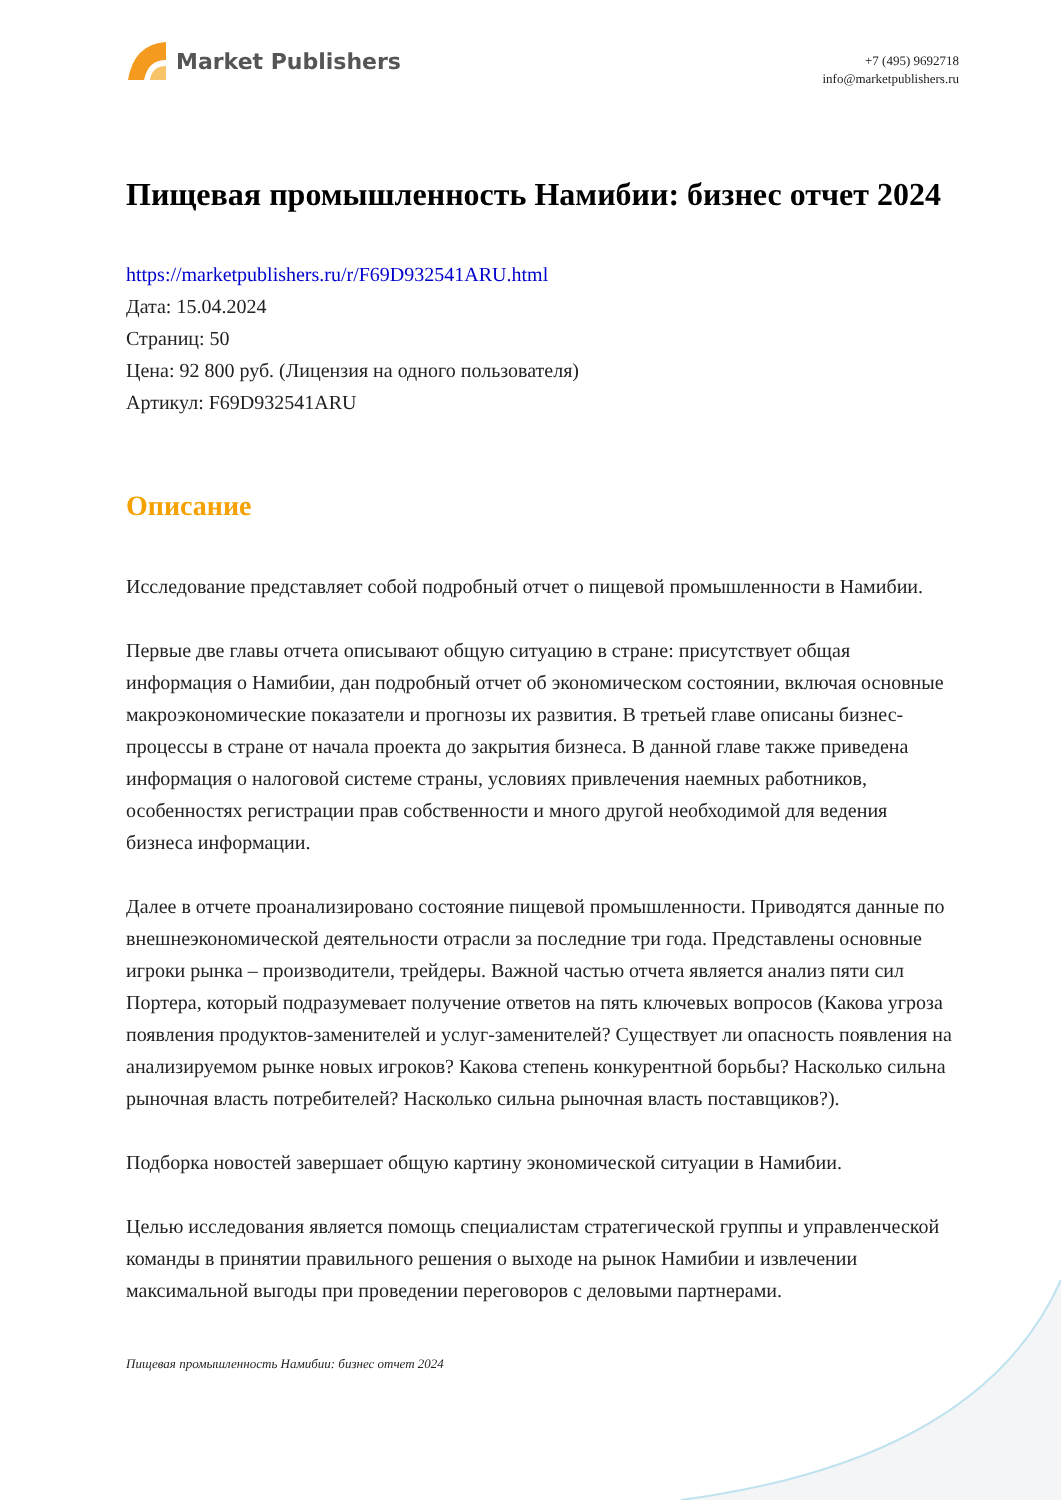Market Publishers
+7 (495) 9692718
info@marketpublishers.ru
Пищевая промышленность Намибии: бизнес отчет 2024
https://marketpublishers.ru/r/F69D932541ARU.html
Дата: 15.04.2024
Страниц: 50
Цена: 92 800 руб. (Лицензия на одного пользователя)
Артикул: F69D932541ARU
Описание
Исследование представляет собой подробный отчет о пищевой промышленности в Намибии.
Первые две главы отчета описывают общую ситуацию в стране: присутствует общая информация о Намибии, дан подробный отчет об экономическом состоянии, включая основные макроэкономические показатели и прогнозы их развития. В третьей главе описаны бизнес-процессы в стране от начала проекта до закрытия бизнеса. В данной главе также приведена информация о налоговой системе страны, условиях привлечения наемных работников, особенностях регистрации прав собственности и много другой необходимой для ведения бизнеса информации.
Далее в отчете проанализировано состояние пищевой промышленности. Приводятся данные по внешнеэкономической деятельности отрасли за последние три года. Представлены основные игроки рынка – производители, трейдеры. Важной частью отчета является анализ пяти сил Портера, который подразумевает получение ответов на пять ключевых вопросов (Какова угроза появления продуктов-заменителей и услуг-заменителей? Существует ли опасность появления на анализируемом рынке новых игроков? Какова степень конкурентной борьбы? Насколько сильна рыночная власть потребителей? Насколько сильна рыночная власть поставщиков?).
Подборка новостей завершает общую картину экономической ситуации в Намибии.
Целью исследования является помощь специалистам стратегической группы и управленческой команды в принятии правильного решения о выходе на рынок Намибии и извлечении максимальной выгоды при проведении переговоров с деловыми партнерами.
Пищевая промышленность Намибии: бизнес отчет 2024